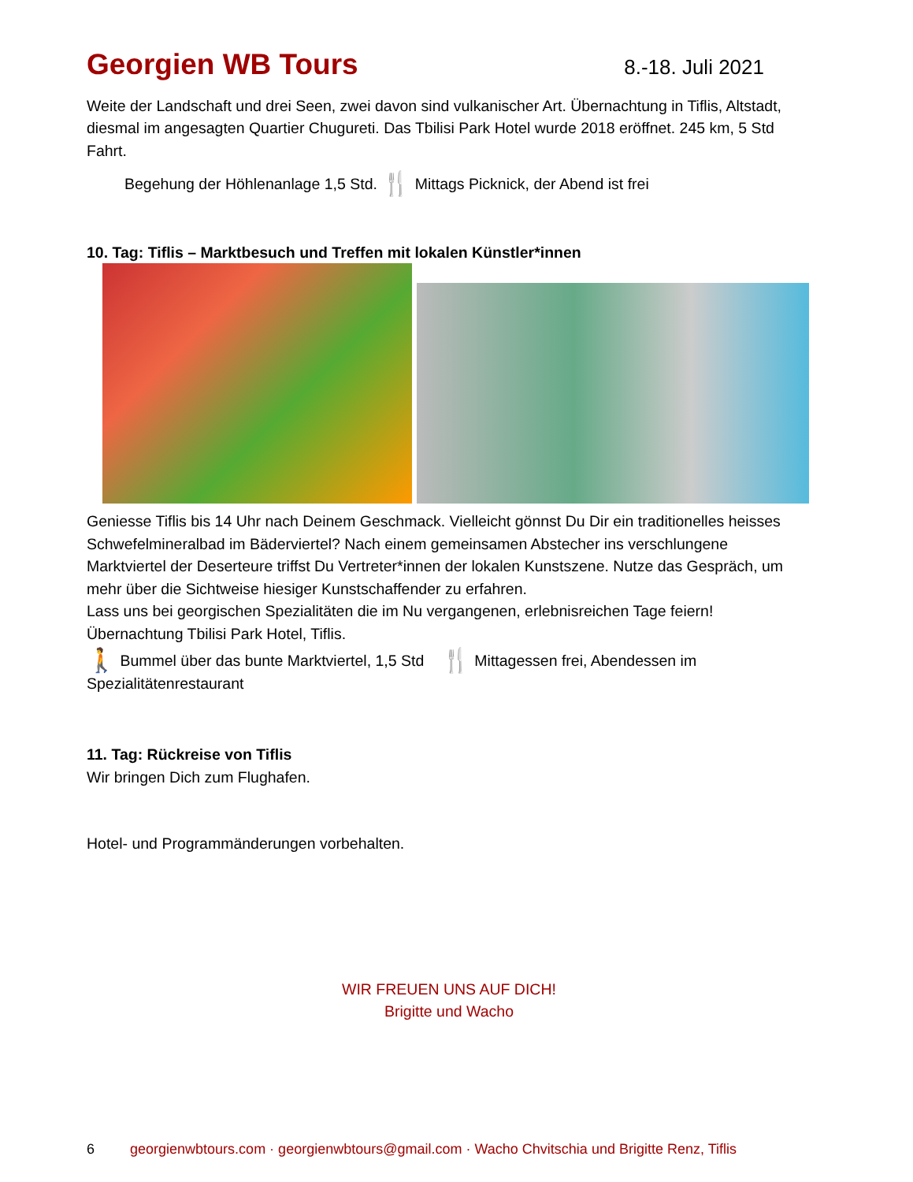Georgien WB Tours 8.-18. Juli 2021
Weite der Landschaft und drei Seen, zwei davon sind vulkanischer Art. Übernachtung in Tiflis, Altstadt, diesmal im angesagten Quartier Chugureti. Das Tbilisi Park Hotel wurde 2018 eröffnet. 245 km, 5 Std Fahrt.
Begehung der Höhlenanlage 1,5 Std. 🍴 Mittags Picknick, der Abend ist frei
10. Tag: Tiflis – Marktbesuch und Treffen mit lokalen Künstler*innen
Geniesse Tiflis bis 14 Uhr nach Deinem Geschmack. Vielleicht gönnst Du Dir ein traditionelles heisses Schwefelmineralbad im Bäderviertel? Nach einem gemeinsamen Abstecher ins verschlungene Marktviertel der Deserteure triffst Du Vertreter*innen der lokalen Kunstszene. Nutze das Gespräch, um mehr über die Sichtweise hiesiger Kunstschaffender zu erfahren.
Lass uns bei georgischen Spezialitäten die im Nu vergangenen, erlebnisreichen Tage feiern!
Übernachtung Tbilisi Park Hotel, Tiflis.
🚶 Bummel über das bunte Marktviertel, 1,5 Std 🍴 Mittagessen frei, Abendessen im Spezialitätenrestaurant
11. Tag: Rückreise von Tiflis
Wir bringen Dich zum Flughafen.
Hotel- und Programmänderungen vorbehalten.
WIR FREUEN UNS AUF DICH!
Brigitte und Wacho
6 georgienwbtours.com · georgienwbtours@gmail.com · Wacho Chvitschia und Brigitte Renz, Tiflis